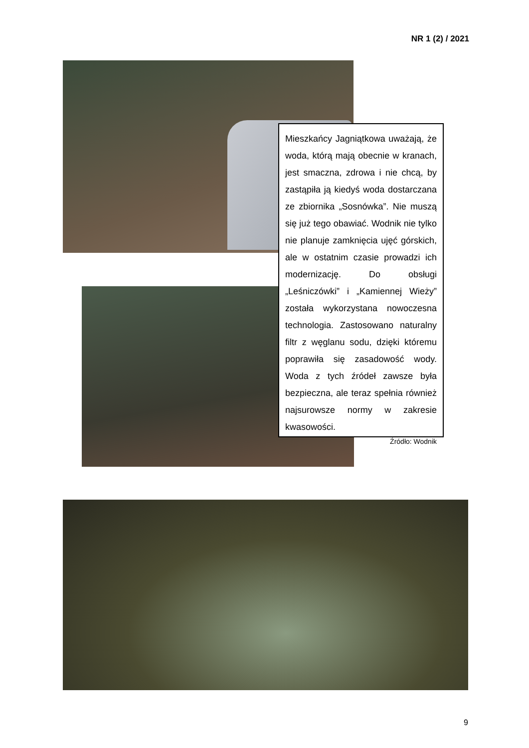NR 1 (2) / 2021
Mieszkańcy Jagniątkowa uważają, że woda, którą mają obecnie w kranach, jest smaczna, zdrowa i nie chcą, by zastąpiła ją kiedyś woda dostarczana ze zbiornika „Sosnówka”. Nie muszą się już tego obawiać. Wodnik nie tylko nie planuje zamknięcia ujęć górskich, ale w ostatnim czasie prowadzi ich modernizację. Do obsługi „Leśniczówki” i „Kamiennej Wieży” została wykorzystana nowoczesna technologia. Zastosowano naturalny filtr z węglanu sodu, dzięki któremu poprawiła się zasadowość wody. Woda z tych źródeł zawsze była bezpieczna, ale teraz spełnia również najsurowsze normy w zakresie kwasowości.
Źródło: Wodnik
9